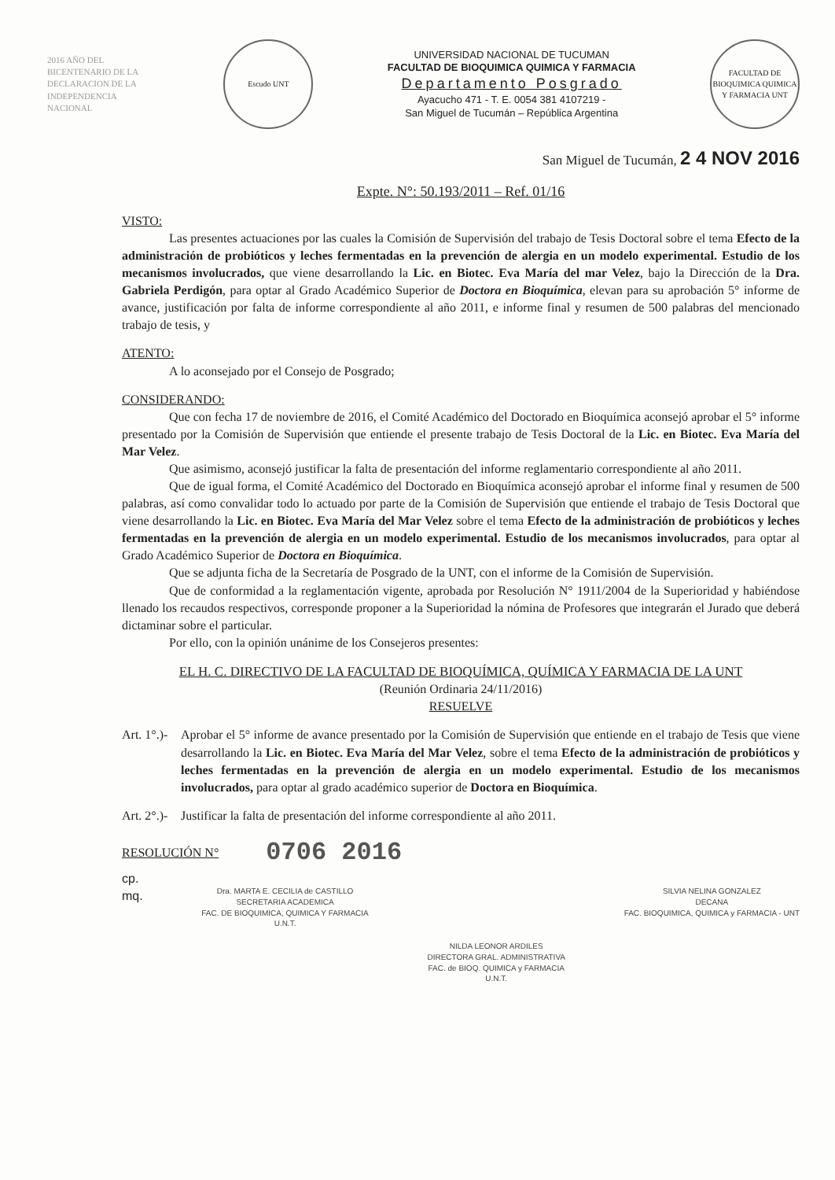2016 AÑO DEL BICENTENARIO DE LA DECLARACION DE LA INDEPENDENCIA NACIONAL
Escudo UNT
UNIVERSIDAD NACIONAL DE TUCUMAN
FACULTAD DE BIOQUIMICA QUIMICA Y FARMACIA
Departamento Posgrado
Ayacucho 471 - T. E. 0054 381 4107219 -
San Miguel de Tucumán – República Argentina
FACULTAD DE BIOQUIMICA QUIMICA Y FARMACIA UNT
San Miguel de Tucumán, 2 4 NOV 2016
Expte. N°: 50.193/2011 – Ref. 01/16
VISTO:
Las presentes actuaciones por las cuales la Comisión de Supervisión del trabajo de Tesis Doctoral sobre el tema Efecto de la administración de probióticos y leches fermentadas en la prevención de alergia en un modelo experimental. Estudio de los mecanismos involucrados, que viene desarrollando la Lic. en Biotec. Eva María del mar Velez, bajo la Dirección de la Dra. Gabriela Perdigón, para optar al Grado Académico Superior de Doctora en Bioquímica, elevan para su aprobación 5° informe de avance, justificación por falta de informe correspondiente al año 2011, e informe final y resumen de 500 palabras del mencionado trabajo de tesis, y
ATENTO:
A lo aconsejado por el Consejo de Posgrado;
CONSIDERANDO:
Que con fecha 17 de noviembre de 2016, el Comité Académico del Doctorado en Bioquímica aconsejó aprobar el 5° informe presentado por la Comisión de Supervisión que entiende el presente trabajo de Tesis Doctoral de la Lic. en Biotec. Eva María del Mar Velez.
Que asimismo, aconsejó justificar la falta de presentación del informe reglamentario correspondiente al año 2011.
Que de igual forma, el Comité Académico del Doctorado en Bioquímica aconsejó aprobar el informe final y resumen de 500 palabras, así como convalidar todo lo actuado por parte de la Comisión de Supervisión que entiende el trabajo de Tesis Doctoral que viene desarrollando la Lic. en Biotec. Eva María del Mar Velez sobre el tema Efecto de la administración de probióticos y leches fermentadas en la prevención de alergia en un modelo experimental. Estudio de los mecanismos involucrados, para optar al Grado Académico Superior de Doctora en Bioquímica.
Que se adjunta ficha de la Secretaría de Posgrado de la UNT, con el informe de la Comisión de Supervisión.
Que de conformidad a la reglamentación vigente, aprobada por Resolución N° 1911/2004 de la Superioridad y habiéndose llenado los recaudos respectivos, corresponde proponer a la Superioridad la nómina de Profesores que integrarán el Jurado que deberá dictaminar sobre el particular.
Por ello, con la opinión unánime de los Consejeros presentes:
EL H. C. DIRECTIVO DE LA FACULTAD DE BIOQUÍMICA, QUÍMICA Y FARMACIA DE LA UNT
(Reunión Ordinaria 24/11/2016)
RESUELVE
Art. 1°.)-
Aprobar el 5° informe de avance presentado por la Comisión de Supervisión que entiende en el trabajo de Tesis que viene desarrollando la Lic. en Biotec. Eva María del Mar Velez, sobre el tema Efecto de la administración de probióticos y leches fermentadas en la prevención de alergia en un modelo experimental. Estudio de los mecanismos involucrados, para optar al grado académico superior de Doctora en Bioquímica.
Art. 2°.)-
Justificar la falta de presentación del informe correspondiente al año 2011.
RESOLUCIÓN N° 0706 2016
cp.
mq.
Dra. MARTA E. CECILIA de CASTILLO
SECRETARIA ACADEMICA
FAC. DE BIOQUIMICA, QUIMICA Y FARMACIA
U.N.T.
NILDA LEONOR ARDILES
DIRECTORA GRAL. ADMINISTRATIVA
FAC. de BIOQ. QUIMICA y FARMACIA
U.N.T.
SILVIA NELINA GONZALEZ
DECANA
FAC. BIOQUIMICA, QUIMICA y FARMACIA - UNT